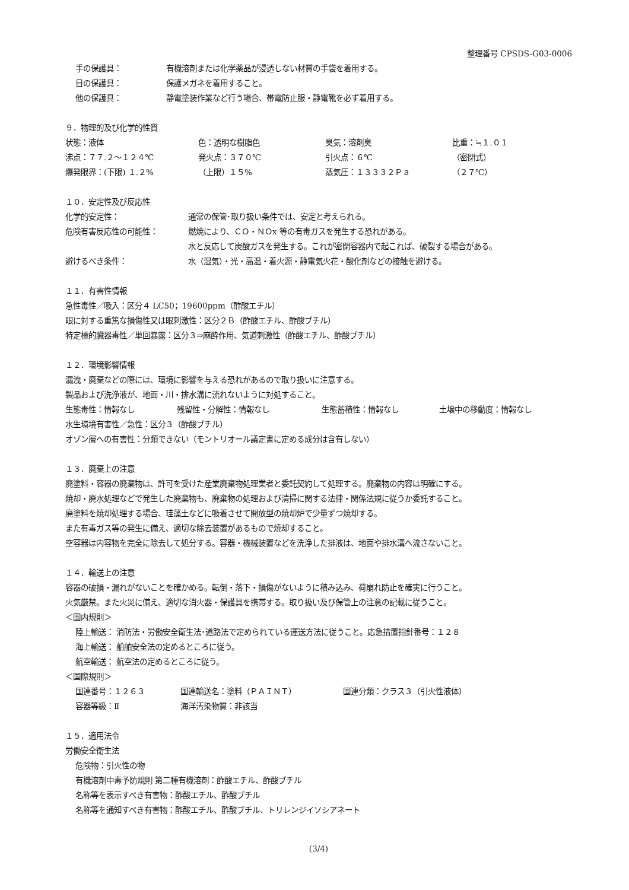整理番号 CPSDS-G03-0006
手の保護具： 有機溶剤または化学薬品が浸透しない材質の手袋を着用する。
目の保護具： 保護メガネを着用すること。
他の保護具： 静電塗装作業など行う場合、帯電防止服・静電靴を必ず着用する。
９．物理的及び化学的性質
状態：液体 色：透明な樹脂色 臭気：溶剤臭 比重：≒１.０１
沸点：７７.２～１２４℃ 発火点：３７０℃ 引火点：６℃ （密閉式）
爆発限界：(下限) １.２% （上限）１５% 蒸気圧：１３３３２Ｐａ （２７℃）
１０．安定性及び反応性
化学的安定性： 通常の保管･取り扱い条件では、安定と考えられる。
危険有害反応性の可能性： 燃焼により、ＣＯ・ＮＯx 等の有毒ガスを発生する恐れがある。
水と反応して炭酸ガスを発生する。これが密閉容器内で起これば、破裂する場合がある。
避けるべき条件： 水（湿気）・光・高温・着火源・静電気火花・酸化剤などの接触を避ける。
１１．有害性情報
急性毒性／吸入：区分４ LC50；19600ppm（酢酸エチル）
眼に対する重篤な損傷性又は眼刺激性：区分２Ｂ（酢酸エチル、酢酸ブチル）
特定標的臓器毒性／単回暴露：区分３⇒麻酔作用、気道刺激性（酢酸エチル、酢酸ブチル）
１２．環境影響情報
漏洩・廃棄などの際には、環境に影響を与える恐れがあるので取り扱いに注意する。
製品および洗浄液が、地面・川・排水溝に流れないように対処すること。
生態毒性：情報なし 残留性・分解性：情報なし 生態蓄積性：情報なし 土壌中の移動度：情報なし
水生環境有害性／急性：区分３（酢酸ブチル）
オゾン層への有害性：分類できない（モントリオール議定書に定める成分は含有しない）
１３．廃棄上の注意
廃塗料・容器の廃棄物は、許可を受けた産業廃棄物処理業者と委託契約して処理する。廃棄物の内容は明確にする。
焼却・廃水処理などで発生した廃棄物も、廃棄物の処理および清掃に関する法律・関係法規に従うか委託すること。
廃塗料を焼却処理する場合、珪藻土などに吸着させて開放型の焼却炉で少量ずつ焼却する。
また有毒ガス等の発生に備え、適切な除去装置があるもので焼却すること。
空容器は内容物を完全に除去して処分する。容器・機械装置などを洗浄した排液は、地面や排水溝へ流さないこと。
１４．輸送上の注意
容器の破損・漏れがないことを確かめる。転倒・落下・損傷がないように積み込み、荷崩れ防止を確実に行うこと。
火気厳禁。また火災に備え、適切な消火器・保護具を携帯する。取り扱い及び保管上の注意の記載に従うこと。
＜国内規則＞
陸上輸送： 消防法・労働安全衛生法･道路法で定められている運送方法に従うこと。応急措置指針番号：１２８
海上輸送： 船舶安全法の定めるところに従う。
航空輸送： 航空法の定めるところに従う。
＜国際規則＞
国連番号：１２６３ 国連輸送名：塗料（ＰＡＩＮＴ） 国連分類：クラス３（引火性液体）
容器等級：Ⅱ 海洋汚染物質：非該当
１５．適用法令
労働安全衛生法
危険物：引火性の物
有機溶剤中毒予防規則 第二種有機溶剤：酢酸エチル、酢酸ブチル
名称等を表示すべき有害物：酢酸エチル、酢酸ブチル
名称等を通知すべき有害物：酢酸エチル、酢酸ブチル、トリレンジイソシアネート
(3/4)